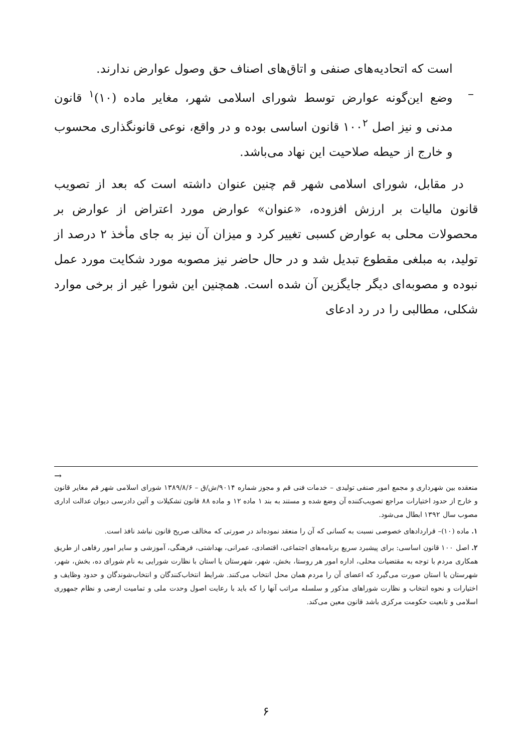است که اتحادیه‌های صنفی و اتاق‌های اصناف حق وصول عوارض ندارند.
– وضع این‌گونه عوارض توسط شورای اسلامی شهر، مغایر ماده (۱۰)<sup>۱</sup> قانون مدنی و نیز اصل ۱۰۰<sup>۲</sup> قانون اساسی بوده و در واقع، نوعی قانونگذاری محسوب و خارج از حیطه صلاحیت این نهاد می‌باشد.
در مقابل، شورای اسلامی شهر قم چنین عنوان داشته است که بعد از تصویب قانون مالیات بر ارزش افزوده، «عنوان» عوارض مورد اعتراض از عوارض بر محصولات محلی به عوارض کسبی تغییر کرد و میزان آن نیز به جای مأخذ ۲ درصد از تولید، به مبلغی مقطوع تبدیل شد و در حال حاضر نیز مصوبه مورد شکایت مورد عمل نبوده و مصوبه‌ای دیگر جایگزین آن شده است. همچنین این شورا غیر از برخی موارد شکلی، مطالبی را در رد ادعای
→
منعقده بین شهرداری و مجمع امور صنفی تولیدی – خدمات فنی قم و مجوز شماره ۹۰۱۴/ش/ق – ۱۳۸۹/۸/۶ شورای اسلامی شهر قم مغایر قانون و خارج از حدود اختیارات مراجع تصویب‌کننده آن وضع شده و مستند به بند ۱ ماده ۱۲ و ماده ۸۸ قانون تشکیلات و آئین دادرسی دیوان عدالت اداری مصوب سال ۱۳۹۲ ابطال می‌شود.
۱. ماده (۱۰)– قراردادهای خصوصی نسبت به کسانی که آن را منعقد نموده‌اند در صورتی که مخالف صریح قانون نباشد نافذ است.
۲. اصل ۱۰۰ قانون اساسی: برای پیشبرد سریع برنامه‌های اجتماعی، اقتصادی، عمرانی، بهداشتی، فرهنگی، آموزشی و سایر امور رفاهی از طریق همکاری مردم با توجه به مقتضیات محلی، اداره امور هر روستا، بخش، شهر، شهرستان یا استان با نظارت شورایی به نام شورای ده، بخش، شهر، شهرستان یا استان صورت می‌گیرد که اعضای آن را مردم همان محل انتخاب می‌کنند. شرایط انتخاب‌کنندگان و انتخاب‌شوندگان و حدود وظایف و اختیارات و نحوه انتخاب و نظارت شوراهای مذکور و سلسله مراتب آنها را که باید با رعایت اصول وحدت ملی و تمامیت ارضی و نظام جمهوری اسلامی و تابعیت حکومت مرکزی باشد قانون معین می‌کند.
۶